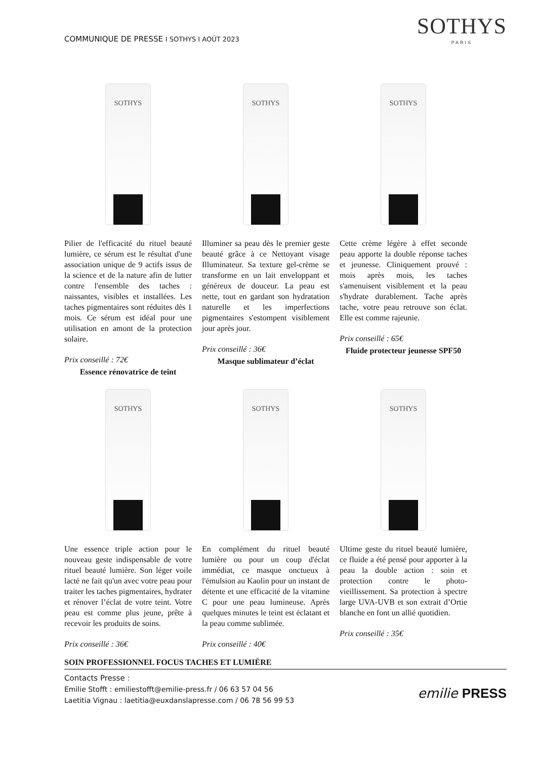COMMUNIQUE DE PRESSE I SOTHYS I AOÛT 2023
SOTHYS
PARIS
SOTHYS
Pilier de l'efficacité du rituel beauté lumière, ce sérum est le résultat d'une association unique de 9 actifs issus de la science et de la nature afin de lutter contre l'ensemble des taches : naissantes, visibles et installées. Les taches pigmentaires sont réduites dès 1 mois. Ce sérum est idéal pour une utilisation en amont de la protection solaire.
Prix conseillé : 72€
Essence rénovatrice de teint
SOTHYS
Illuminer sa peau dès le premier geste beauté grâce à ce Nettoyant visage Illuminateur. Sa texture gel-crème se transforme en un lait enveloppant et généreux de douceur. La peau est nette, tout en gardant son hydratation naturelle et les imperfections pigmentaires s'estompent visiblement jour après jour.
Prix conseillé : 36€
Masque sublimateur d’éclat
SOTHYS
Cette crème légère à effet seconde peau apporte la double réponse taches et jeunesse. Cliniquement prouvé : mois après mois, les taches s'amenuisent visiblement et la peau s'hydrate durablement. Tache après tache, votre peau retrouve son éclat. Elle est comme rajeunie.
Prix conseillé : 65€
Fluide protecteur jeunesse SPF50
SOTHYS
Une essence triple action pour le nouveau geste indispensable de votre rituel beauté lumière. Son léger voile lacté ne fait qu'un avec votre peau pour traiter les taches pigmentaires, hydrater et rénover l’éclat de votre teint. Votre peau est comme plus jeune, prête à recevoir les produits de soins.
Prix conseillé : 36€
SOTHYS
En complément du rituel beauté lumière ou pour un coup d'éclat immédiat, ce masque onctueux à l'émulsion au Kaolin pour un instant de détente et une efficacité de la vitamine C pour une peau lumineuse. Après quelques minutes le teint est éclatant et la peau comme sublimée.
Prix conseillé : 40€
SOTHYS
Ultime geste du rituel beauté lumière, ce fluide a été pensé pour apporter à la peau la double action : soin et protection contre le photo-vieillissement. Sa protection à spectre large UVA-UVB et son extrait d’Ortie blanche en font un allié quotidien.
Prix conseillé : 35€
SOIN PROFESSIONNEL FOCUS TACHES ET LUMIÈRE
Contacts Presse :
Emilie Stofft : emiliestofft@emilie-press.fr / 06 63 57 04 56
Laetitia Vignau : laetitia@euxdanslapresse.com / 06 78 56 99 53
emilie PRESS